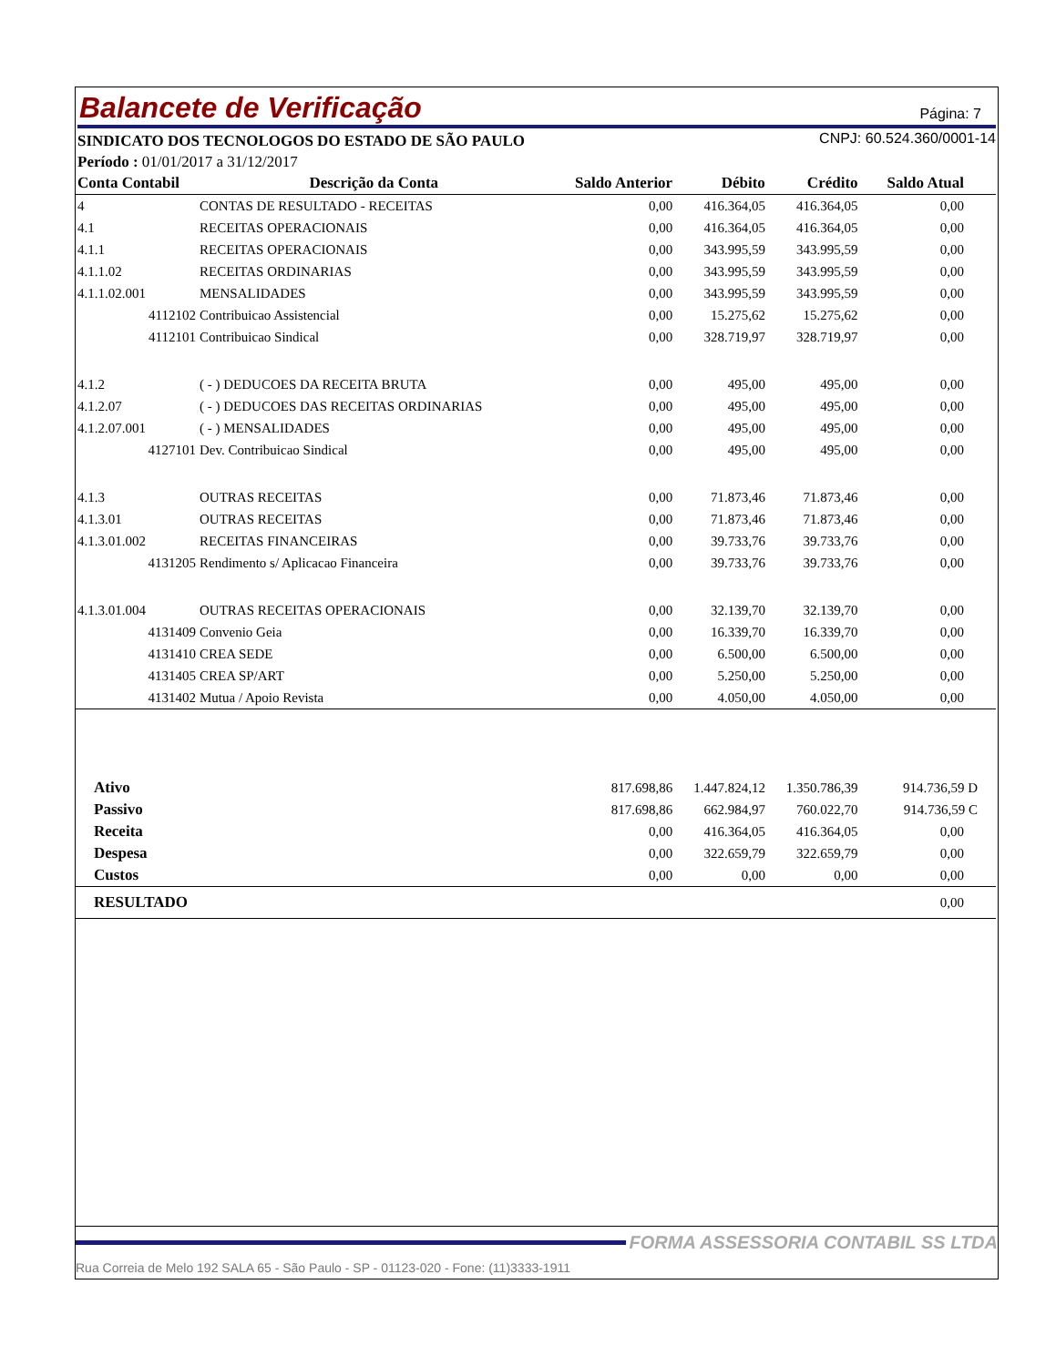Página: 7 Balancete de Verificação
CNPJ: 60.524.360/0001-14 SINDICATO DOS TECNOLOGOS DO ESTADO DE SÃO PAULO
Período : 01/01/2017 a 31/12/2017
| Conta Contabil | Descrição da Conta | Saldo Anterior | Débito | Crédito | Saldo Atual |
| --- | --- | --- | --- | --- | --- |
| 4 | CONTAS DE RESULTADO - RECEITAS | 0,00 | 416.364,05 | 416.364,05 | 0,00 |
| 4.1 | RECEITAS OPERACIONAIS | 0,00 | 416.364,05 | 416.364,05 | 0,00 |
| 4.1.1 | RECEITAS OPERACIONAIS | 0,00 | 343.995,59 | 343.995,59 | 0,00 |
| 4.1.1.02 | RECEITAS ORDINARIAS | 0,00 | 343.995,59 | 343.995,59 | 0,00 |
| 4.1.1.02.001 | MENSALIDADES | 0,00 | 343.995,59 | 343.995,59 | 0,00 |
| 4112102 | Contribuicao Assistencial | 0,00 | 15.275,62 | 15.275,62 | 0,00 |
| 4112101 | Contribuicao Sindical | 0,00 | 328.719,97 | 328.719,97 | 0,00 |
| 4.1.2 | ( - ) DEDUCOES DA RECEITA BRUTA | 0,00 | 495,00 | 495,00 | 0,00 |
| 4.1.2.07 | ( - ) DEDUCOES DAS RECEITAS ORDINARIAS | 0,00 | 495,00 | 495,00 | 0,00 |
| 4.1.2.07.001 | ( - ) MENSALIDADES | 0,00 | 495,00 | 495,00 | 0,00 |
| 4127101 | Dev. Contribuicao Sindical | 0,00 | 495,00 | 495,00 | 0,00 |
| 4.1.3 | OUTRAS RECEITAS | 0,00 | 71.873,46 | 71.873,46 | 0,00 |
| 4.1.3.01 | OUTRAS RECEITAS | 0,00 | 71.873,46 | 71.873,46 | 0,00 |
| 4.1.3.01.002 | RECEITAS FINANCEIRAS | 0,00 | 39.733,76 | 39.733,76 | 0,00 |
| 4131205 | Rendimento s/ Aplicacao Financeira | 0,00 | 39.733,76 | 39.733,76 | 0,00 |
| 4.1.3.01.004 | OUTRAS RECEITAS OPERACIONAIS | 0,00 | 32.139,70 | 32.139,70 | 0,00 |
| 4131409 | Convenio Geia | 0,00 | 16.339,70 | 16.339,70 | 0,00 |
| 4131410 | CREA SEDE | 0,00 | 6.500,00 | 6.500,00 | 0,00 |
| 4131405 | CREA SP/ART | 0,00 | 5.250,00 | 5.250,00 | 0,00 |
| 4131402 | Mutua / Apoio Revista | 0,00 | 4.050,00 | 4.050,00 | 0,00 |
| Ativo | | 817.698,86 | 1.447.824,12 | 1.350.786,39 | 914.736,59 D |
| Passivo | | 817.698,86 | 662.984,97 | 760.022,70 | 914.736,59 C |
| Receita | | 0,00 | 416.364,05 | 416.364,05 | 0,00 |
| Despesa | | 0,00 | 322.659,79 | 322.659,79 | 0,00 |
| Custos | | 0,00 | 0,00 | 0,00 | 0,00 |
| RESULTADO | | | | | 0,00 |
FORMA ASSESSORIA CONTABIL SS LTDA
Rua Correia de Melo 192 SALA 65 - São Paulo - SP - 01123-020 - Fone: (11)3333-1911